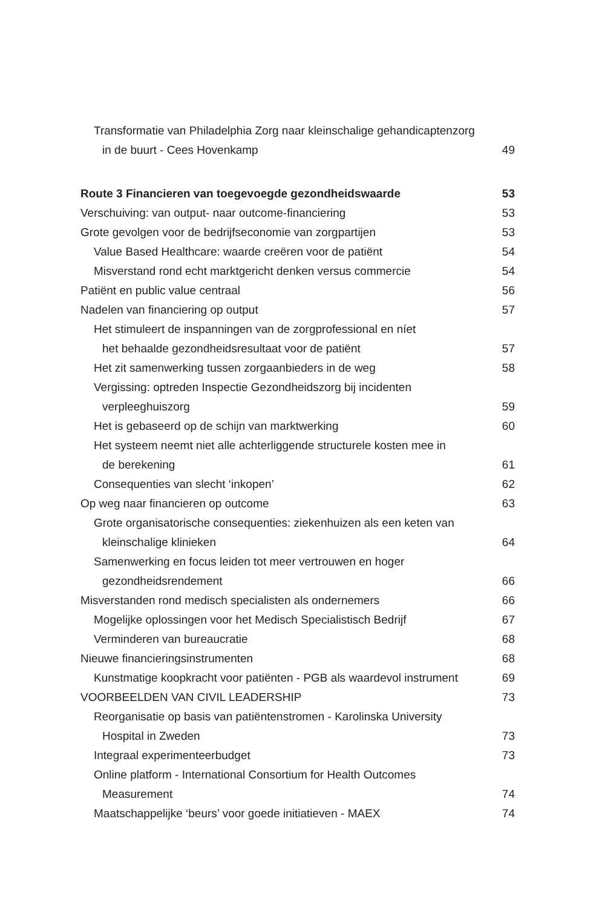Transformatie van Philadelphia Zorg naar kleinschalige gehandicaptenzorg
in de buurt - Cees Hovenkamp 49
Route 3 Financieren van toegevoegde gezondheidswaarde 53
Verschuiving: van output- naar outcome-financiering 53
Grote gevolgen voor de bedrijfseconomie van zorgpartijen 53
Value Based Healthcare: waarde creëren voor de patiënt 54
Misverstand rond echt marktgericht denken versus commercie 54
Patiënt en public value centraal 56
Nadelen van financiering op output 57
Het stimuleert de inspanningen van de zorgprofessional en níet
het behaalde gezondheidsresultaat voor de patiënt 57
Het zit samenwerking tussen zorgaanbieders in de weg 58
Vergissing: optreden Inspectie Gezondheidszorg bij incidenten
verpleeghuiszorg 59
Het is gebaseerd op de schijn van marktwerking 60
Het systeem neemt niet alle achterliggende structurele kosten mee in
de berekening 61
Consequenties van slecht ‘inkopen’ 62
Op weg naar financieren op outcome 63
Grote organisatorische consequenties: ziekenhuizen als een keten van
kleinschalige klinieken 64
Samenwerking en focus leiden tot meer vertrouwen en hoger
gezondheidsrendement 66
Misverstanden rond medisch specialisten als ondernemers 66
Mogelijke oplossingen voor het Medisch Specialistisch Bedrijf 67
Verminderen van bureaucratie 68
Nieuwe financieringsinstrumenten 68
Kunstmatige koopkracht voor patiënten - PGB als waardevol instrument 69
VOORBEELDEN VAN CIVIL LEADERSHIP 73
Reorganisatie op basis van patiëntenstromen - Karolinska University
Hospital in Zweden 73
Integraal experimenteerbudget 73
Online platform - International Consortium for Health Outcomes
Measurement 74
Maatschappelijke ‘beurs’ voor goede initiatieven - MAEX 74